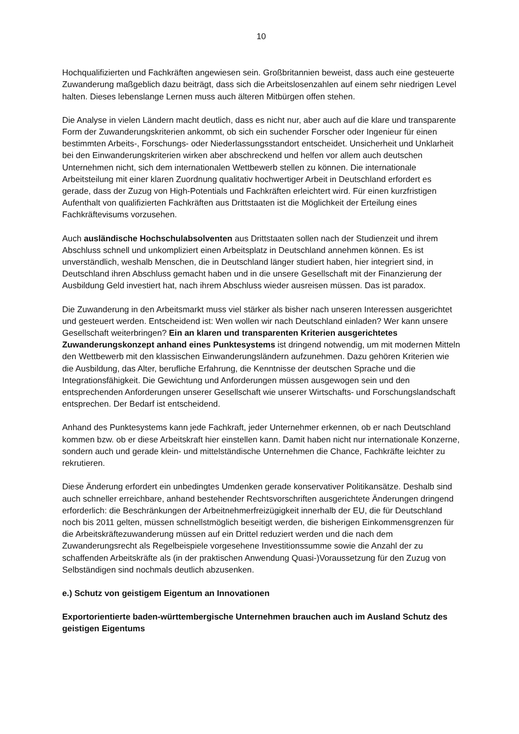10
Hochqualifizierten und Fachkräften angewiesen sein. Großbritannien beweist, dass auch eine gesteuerte Zuwanderung maßgeblich dazu beiträgt, dass sich die Arbeitslosenzahlen auf einem sehr niedrigen Level halten. Dieses lebenslange Lernen muss auch älteren Mitbürgen offen stehen.
Die Analyse in vielen Ländern macht deutlich, dass es nicht nur, aber auch auf die klare und transparente Form der Zuwanderungskriterien ankommt, ob sich ein suchender Forscher oder Ingenieur für einen bestimmten Arbeits-, Forschungs- oder Niederlassungsstandort entscheidet. Unsicherheit und Unklarheit bei den Einwanderungskriterien wirken aber abschreckend und helfen vor allem auch deutschen Unternehmen nicht, sich dem internationalen Wettbewerb stellen zu können. Die internationale Arbeitsteilung mit einer klaren Zuordnung qualitativ hochwertiger Arbeit in Deutschland erfordert es gerade, dass der Zuzug von High-Potentials und Fachkräften erleichtert wird. Für einen kurzfristigen Aufenthalt von qualifizierten Fachkräften aus Drittstaaten ist die Möglichkeit der Erteilung eines Fachkräftevisums vorzusehen.
Auch ausländische Hochschulabsolventen aus Drittstaaten sollen nach der Studienzeit und ihrem Abschluss schnell und unkompliziert einen Arbeitsplatz in Deutschland annehmen können. Es ist unverständlich, weshalb Menschen, die in Deutschland länger studiert haben, hier integriert sind, in Deutschland ihren Abschluss gemacht haben und in die unsere Gesellschaft mit der Finanzierung der Ausbildung Geld investiert hat, nach ihrem Abschluss wieder ausreisen müssen. Das ist paradox.
Die Zuwanderung in den Arbeitsmarkt muss viel stärker als bisher nach unseren Interessen ausgerichtet und gesteuert werden. Entscheidend ist: Wen wollen wir nach Deutschland einladen? Wer kann unsere Gesellschaft weiterbringen? Ein an klaren und transparenten Kriterien ausgerichtetes Zuwanderungskonzept anhand eines Punktesystems ist dringend notwendig, um mit modernen Mitteln den Wettbewerb mit den klassischen Einwanderungsländern aufzunehmen. Dazu gehören Kriterien wie die Ausbildung, das Alter, berufliche Erfahrung, die Kenntnisse der deutschen Sprache und die Integrationsfähigkeit. Die Gewichtung und Anforderungen müssen ausgewogen sein und den entsprechenden Anforderungen unserer Gesellschaft wie unserer Wirtschafts- und Forschungslandschaft entsprechen. Der Bedarf ist entscheidend.
Anhand des Punktesystems kann jede Fachkraft, jeder Unternehmer erkennen, ob er nach Deutschland kommen bzw. ob er diese Arbeitskraft hier einstellen kann. Damit haben nicht nur internationale Konzerne, sondern auch und gerade klein- und mittelständische Unternehmen die Chance, Fachkräfte leichter zu rekrutieren.
Diese Änderung erfordert ein unbedingtes Umdenken gerade konservativer Politikansätze. Deshalb sind auch schneller erreichbare, anhand bestehender Rechtsvorschriften ausgerichtete Änderungen dringend erforderlich: die Beschränkungen der Arbeitnehmerfreizügigkeit innerhalb der EU, die für Deutschland noch bis 2011 gelten, müssen schnellstmöglich beseitigt werden, die bisherigen Einkommensgrenzen für die Arbeitskräftezuwanderung müssen auf ein Drittel reduziert werden und die nach dem Zuwanderungsrecht als Regelbeispiele vorgesehene Investitionssumme sowie die Anzahl der zu schaffenden Arbeitskräfte als (in der praktischen Anwendung Quasi-)Voraussetzung für den Zuzug von Selbständigen sind nochmals deutlich abzusenken.
e.) Schutz von geistigem Eigentum an Innovationen
Exportorientierte baden-württembergische Unternehmen brauchen auch im Ausland Schutz des geistigen Eigentums